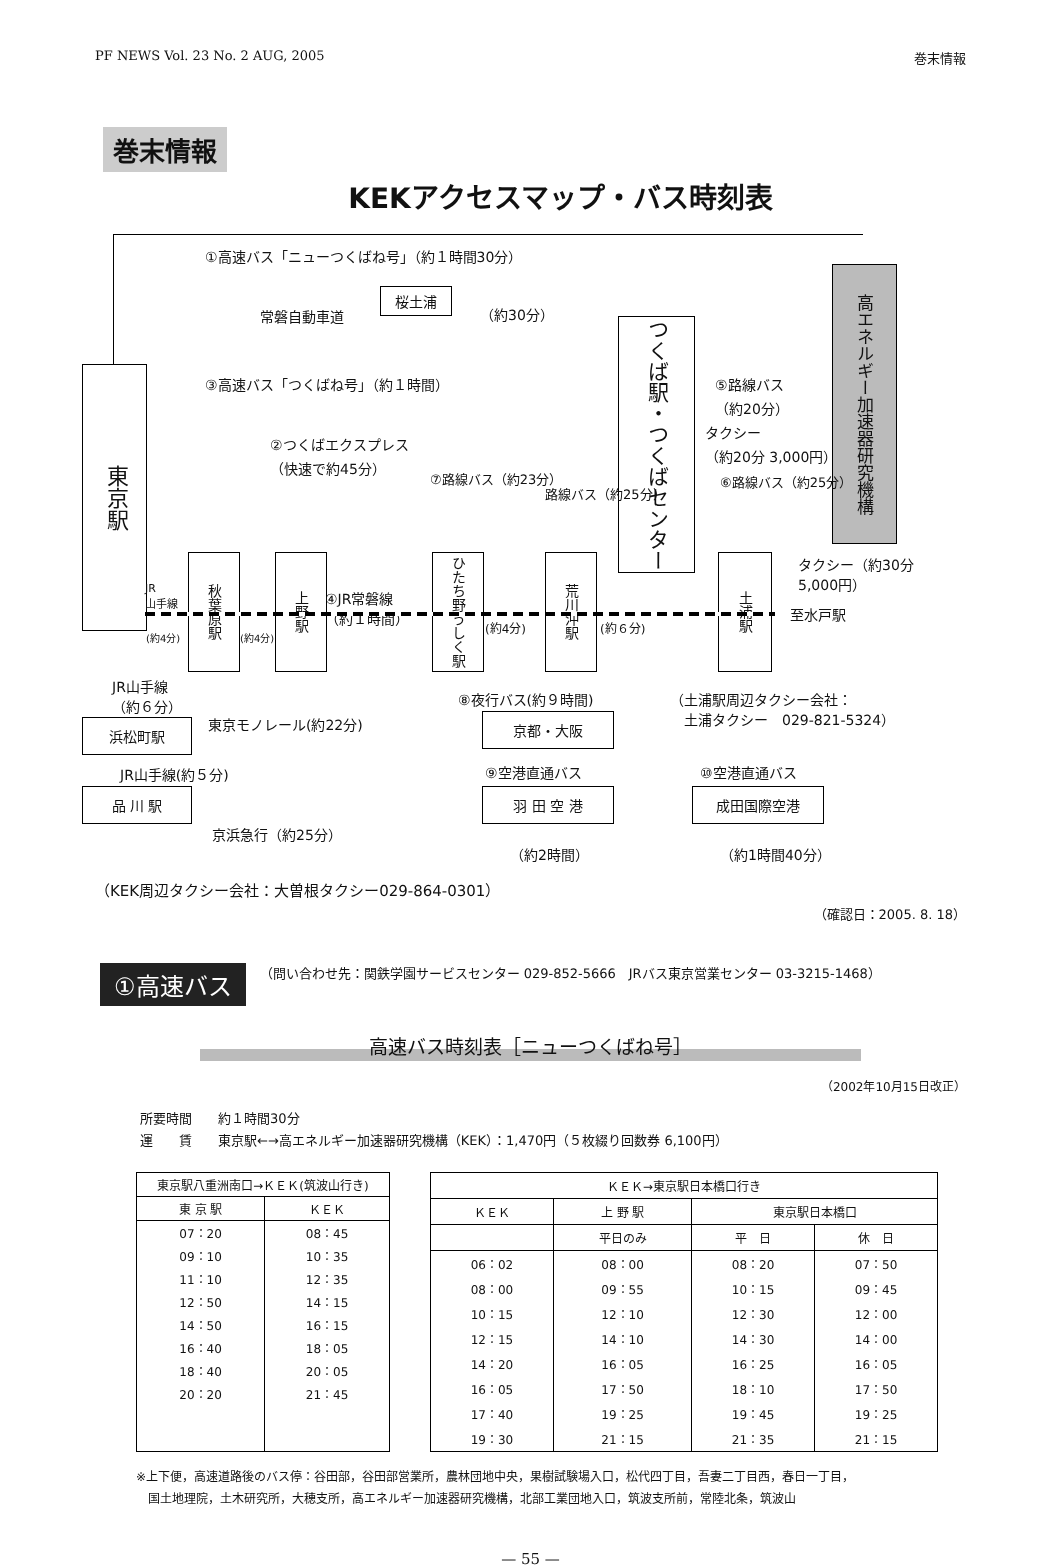PF NEWS Vol. 23 No. 2 AUG, 2005 巻末情報
巻末情報
KEKアクセスマップ・バス時刻表
①高速バス「ニューつくばね号」（約１時間30分）
桜土浦
常磐自動車道 （約30分）
高エネルギー加速器研究機構
東京駅
③高速バス「つくばね号」（約１時間）
つくば駅・つくばセンター
⑤路線バス
（約20分）
タクシー
（約20分 3,000円）
②つくばエクスプレス
（快速で約45分）
⑦路線バス（約23分）
路線バス（約25分）
⑥路線バス（約25分）
タクシー（約30分
5,000円）
秋葉原駅
上野駅
ひたち野うしく駅
荒川沖駅
土浦駅
JR
山手線
④JR常磐線
（約１時間）
至水戸駅
(約4分) (約4分)
(約4分) (約６分)
JR山手線
（約６分）
⑧夜行バス(約９時間)
（土浦駅周辺タクシー会社：
　土浦タクシー　029-821-5324）
東京モノレール(約22分)
浜松町駅 京都・大阪
JR山手線(約５分) ⑨空港直通バス ⑩空港直通バス
品 川 駅 羽 田 空 港 成田国際空港
京浜急行（約25分）
（約2時間） （約1時間40分）
（KEK周辺タクシー会社：大曽根タクシー029-864-0301）
（確認日：2005. 8. 18）
①高速バス （問い合わせ先：関鉄学園サービスセンター 029-852-5666　JRバス東京営業センター 03-3215-1468）
高速バス時刻表［ニューつくばね号］
（2002年10月15日改正）
所要時間　　約１時間30分
運　　賃　　東京駅←→高エネルギー加速器研究機構（KEK）：1,470円（５枚綴り回数券 6,100円）
| 東京駅八重洲南口→ＫＥＫ(筑波山行き) | |
| --- | --- |
| 東 京 駅 | ＫＥＫ |
| 07：20 | 08：45 |
| 09：10 | 10：35 |
| 11：10 | 12：35 |
| 12：50 | 14：15 |
| 14：50 | 16：15 |
| 16：40 | 18：05 |
| 18：40 | 20：05 |
| 20：20 | 21：45 |
| ＫＥＫ→東京駅日本橋口行き | | | |
| --- | --- | --- | --- |
| ＫＥＫ | 上 野 駅 | 東京駅日本橋口 | |
| | 平日のみ | 平 日 | 休 日 |
| 06：02 | 08：00 | 08：20 | 07：50 |
| 08：00 | 09：55 | 10：15 | 09：45 |
| 10：15 | 12：10 | 12：30 | 12：00 |
| 12：15 | 14：10 | 14：30 | 14：00 |
| 14：20 | 16：05 | 16：25 | 16：05 |
| 16：05 | 17：50 | 18：10 | 17：50 |
| 17：40 | 19：25 | 19：45 | 19：25 |
| 19：30 | 21：15 | 21：35 | 21：15 |
※上下便，高速道路後のバス停：谷田部，谷田部営業所，農林団地中央，果樹試験場入口，松代四丁目，吾妻二丁目西，春日一丁目，
　国土地理院，土木研究所，大穂支所，高エネルギー加速器研究機構，北部工業団地入口，筑波支所前，常陸北条，筑波山
— 55 —